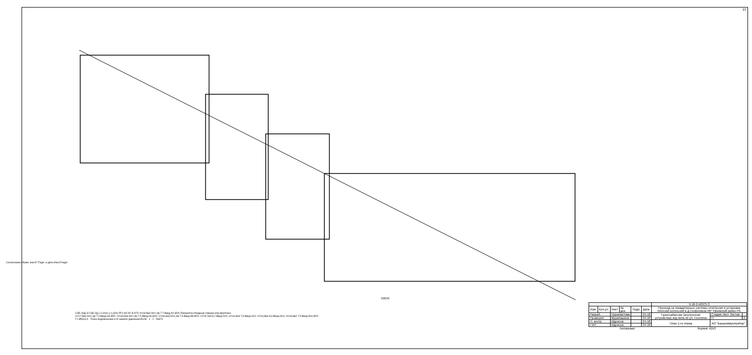23
59670
СЗБ-1КД-Э СЗБ-2Д (+2,400) (+1,600) ПГ4 АО КГ-Б КТЗ V=18,5м3 H=2,4м 7,7 Ввод N2 Ø20 Поворотно-откидная створка или форточка
V=17,5м3 H=2,4м 7,3 Ввод N4 Ø20; V=18,0м3 H=2,4м 7,5 Ввод N6 Ø20; V=18,0м3 H=2,4м 7,5 Ввод N8 Ø20; V=19,7м3 8,2 Ввод N10; V=19,0м3 7,9 Ввод N12; V=19,9м3 8,3 Ввод N14; V=18,0м3 7,5 Ввод N16 Ø20
Г1 Ø50x3,5 · Точка подключения к г/п низкого давления Ø108 · 1 · 2 · 59670
| | | | | | | 9-18-2-ИОС5.3 | | |
| | | | | | | Переход на поквартирные системы отопления и установка блочной котельной в д.Геофизиков МР Уфимский район РБ | | |
| Изм. | Кол.уч. | Лист | № док. | Подп. | Дата | | | |
| Разраб. | | Нурахметова | | | 04.18 | Газоснабжение (внутренние устройства) ж/д №5а по ул. Геологов | Стадия Лист Листов | |
| Проверил | | Мураташина | | | 04.18 | | П | 2 |
| Н. контр | | Идрисов | | | 04.18 | План 1-го этажа | АО "Башкоммунприбор" | |
| ГИП | | Идрисов | | | 04.18 | | | |
Копировал Формат А2х3
Согласовано: Взам. инв.N° Подп. и дата Инв.N°подл.